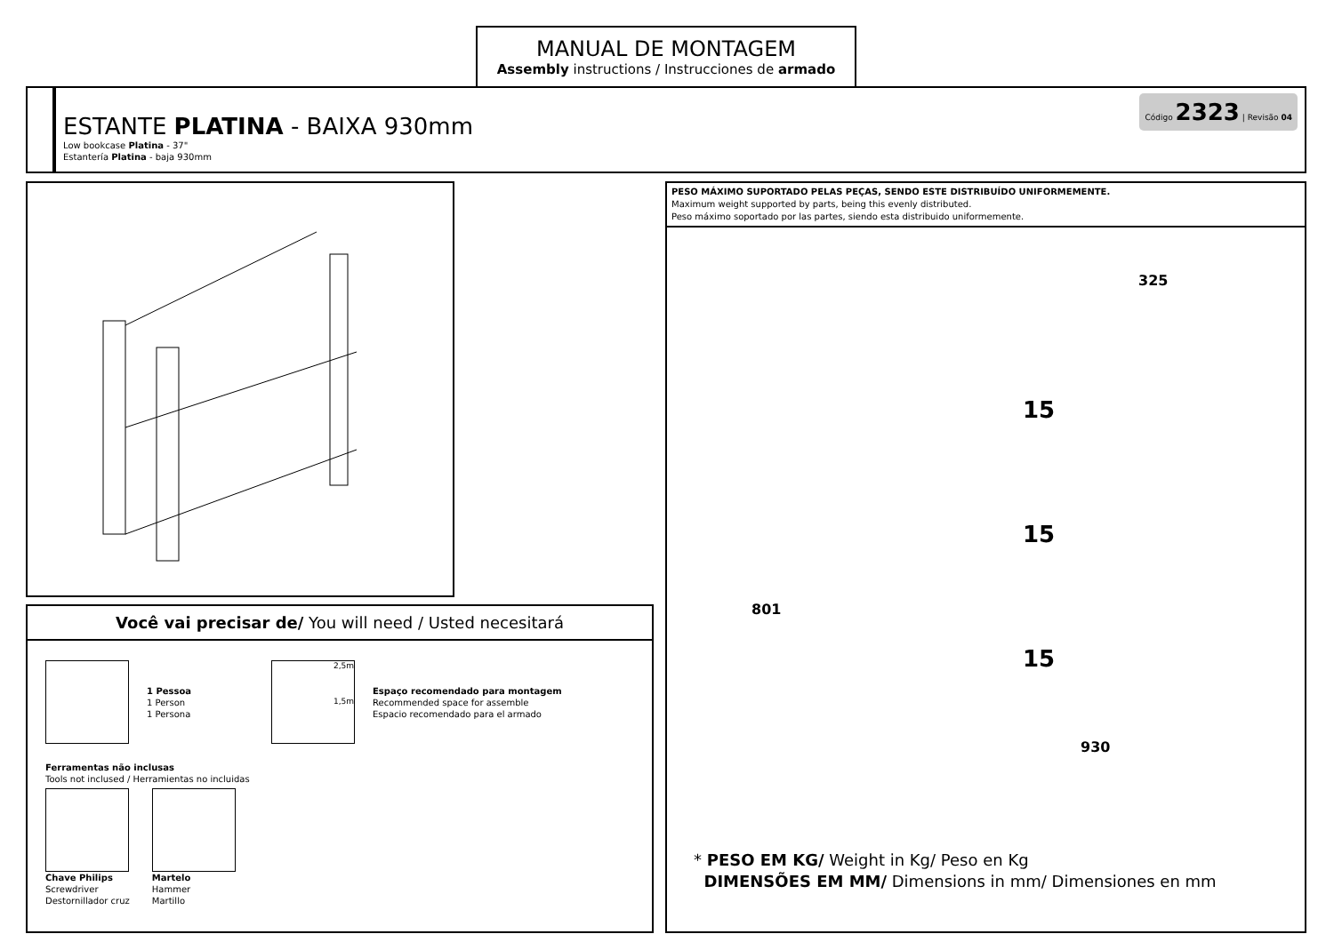MANUAL DE MONTAGEM
Assembly instructions / Instrucciones de armado
ESTANTE PLATINA - BAIXA 930mm
Low bookcase Platina - 37"
Estantería Platina - baja 930mm
Código 2323 | Revisão 04
Você vai precisar de/ You will need / Usted necesitará
1 Pessoa
1 Person
1 Persona
2,5m
1,5m
Espaço recomendado para montagem
Recommended space for assemble
Espacio recomendado para el armado
Ferramentas não inclusas
Tools not inclused / Herramientas no incluidas
Chave Philips
Screwdriver
Destornillador cruz
Martelo
Hammer
Martillo
PESO MÁXIMO SUPORTADO PELAS PEÇAS, SENDO ESTE DISTRIBUÍDO UNIFORMEMENTE.
Maximum weight supported by parts, being this evenly distributed.
Peso máximo soportado por las partes, siendo esta distribuido uniformemente.
325
801
930
15
15
15
* PESO EM KG/ Weight in Kg/ Peso en Kg
DIMENSÕES EM MM/ Dimensions in mm/ Dimensiones en mm